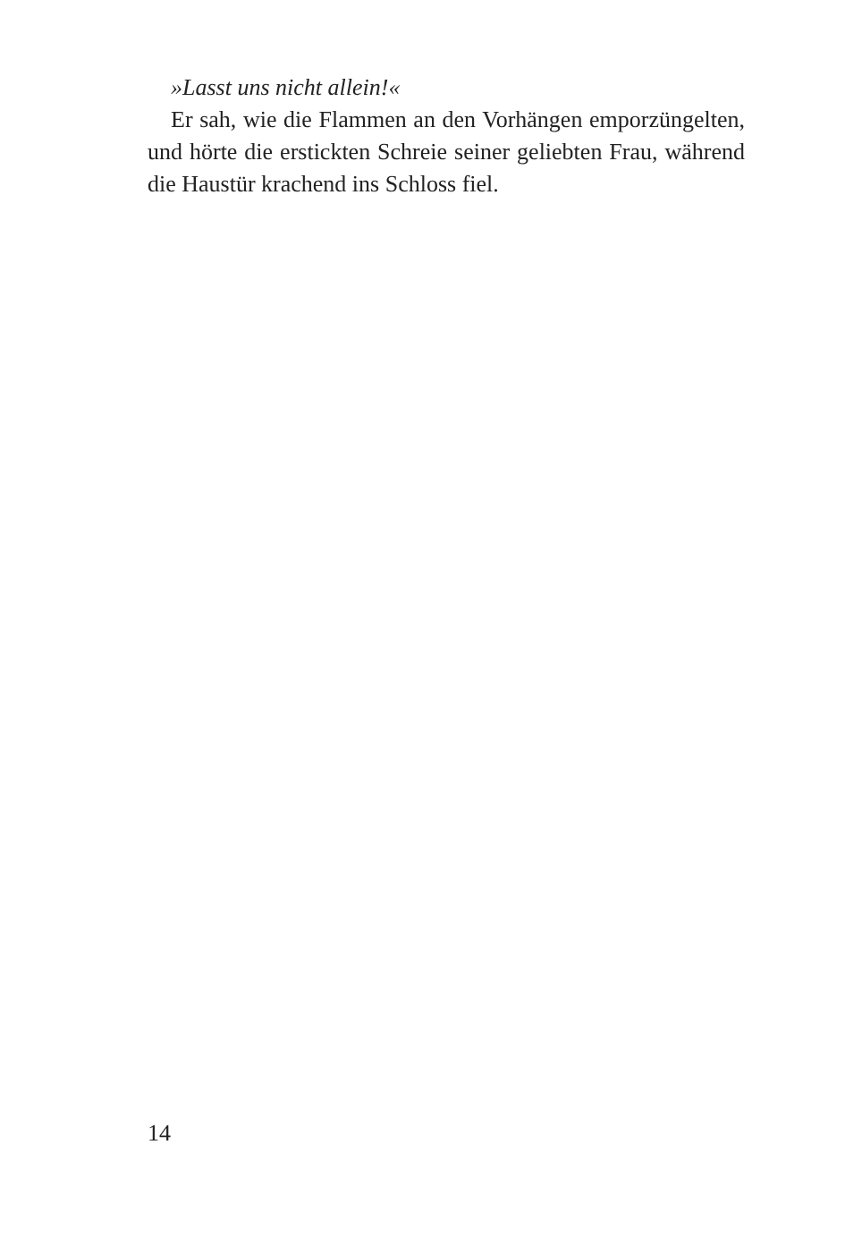»Lasst uns nicht allein!«
Er sah, wie die Flammen an den Vorhängen emporzüngelten, und hörte die erstickten Schreie seiner geliebten Frau, während die Haustür krachend ins Schloss fiel.
14